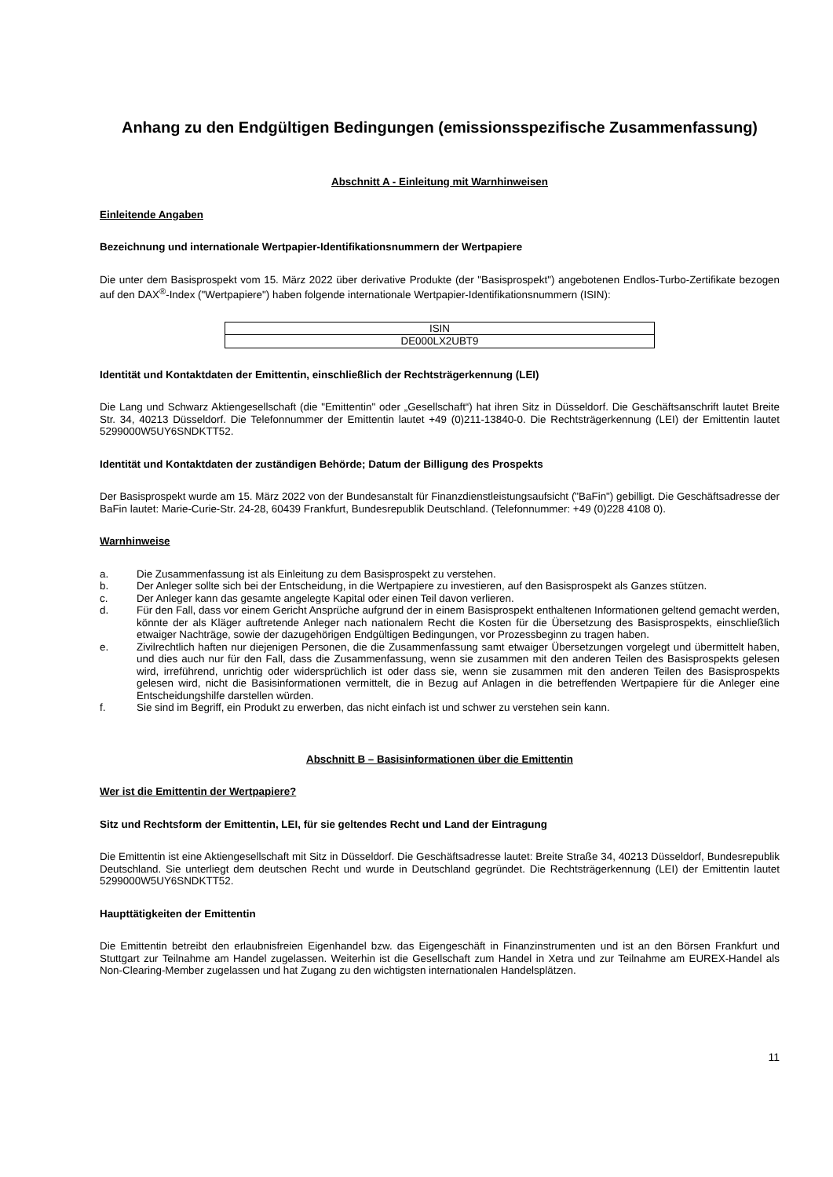Anhang zu den Endgültigen Bedingungen (emissionsspezifische Zusammenfassung)
Abschnitt A - Einleitung mit Warnhinweisen
Einleitende Angaben
Bezeichnung und internationale Wertpapier-Identifikationsnummern der Wertpapiere
Die unter dem Basisprospekt vom 15. März 2022 über derivative Produkte (der "Basisprospekt") angebotenen Endlos-Turbo-Zertifikate bezogen auf den DAX<sup>®</sup>-Index ("Wertpapiere") haben folgende internationale Wertpapier-Identifikationsnummern (ISIN):
| ISIN |
| DE000LX2UBT9 |
Identität und Kontaktdaten der Emittentin, einschließlich der Rechtsträgerkennung (LEI)
Die Lang und Schwarz Aktiengesellschaft (die "Emittentin" oder „Gesellschaft“) hat ihren Sitz in Düsseldorf. Die Geschäftsanschrift lautet Breite Str. 34, 40213 Düsseldorf. Die Telefonnummer der Emittentin lautet +49 (0)211-13840-0. Die Rechtsträgerkennung (LEI) der Emittentin lautet 5299000W5UY6SNDKTT52.
Identität und Kontaktdaten der zuständigen Behörde; Datum der Billigung des Prospekts
Der Basisprospekt wurde am 15. März 2022 von der Bundesanstalt für Finanzdienstleistungsaufsicht ("BaFin") gebilligt. Die Geschäftsadresse der BaFin lautet: Marie-Curie-Str. 24-28, 60439 Frankfurt, Bundesrepublik Deutschland. (Telefonnummer: +49 (0)228 4108 0).
Warnhinweise
a. Die Zusammenfassung ist als Einleitung zu dem Basisprospekt zu verstehen.
b. Der Anleger sollte sich bei der Entscheidung, in die Wertpapiere zu investieren, auf den Basisprospekt als Ganzes stützen.
c. Der Anleger kann das gesamte angelegte Kapital oder einen Teil davon verlieren.
d. Für den Fall, dass vor einem Gericht Ansprüche aufgrund der in einem Basisprospekt enthaltenen Informationen geltend gemacht werden, könnte der als Kläger auftretende Anleger nach nationalem Recht die Kosten für die Übersetzung des Basisprospekts, einschließlich etwaiger Nachträge, sowie der dazugehörigen Endgültigen Bedingungen, vor Prozessbeginn zu tragen haben.
e. Zivilrechtlich haften nur diejenigen Personen, die die Zusammenfassung samt etwaiger Übersetzungen vorgelegt und übermittelt haben, und dies auch nur für den Fall, dass die Zusammenfassung, wenn sie zusammen mit den anderen Teilen des Basisprospekts gelesen wird, irreführend, unrichtig oder widersprüchlich ist oder dass sie, wenn sie zusammen mit den anderen Teilen des Basisprospekts gelesen wird, nicht die Basisinformationen vermittelt, die in Bezug auf Anlagen in die betreffenden Wertpapiere für die Anleger eine Entscheidungshilfe darstellen würden.
f. Sie sind im Begriff, ein Produkt zu erwerben, das nicht einfach ist und schwer zu verstehen sein kann.
Abschnitt B – Basisinformationen über die Emittentin
Wer ist die Emittentin der Wertpapiere?
Sitz und Rechtsform der Emittentin, LEI, für sie geltendes Recht und Land der Eintragung
Die Emittentin ist eine Aktiengesellschaft mit Sitz in Düsseldorf. Die Geschäftsadresse lautet: Breite Straße 34, 40213 Düsseldorf, Bundesrepublik Deutschland. Sie unterliegt dem deutschen Recht und wurde in Deutschland gegründet. Die Rechtsträgerkennung (LEI) der Emittentin lautet 5299000W5UY6SNDKTT52.
Haupttätigkeiten der Emittentin
Die Emittentin betreibt den erlaubnisfreien Eigenhandel bzw. das Eigengeschäft in Finanzinstrumenten und ist an den Börsen Frankfurt und Stuttgart zur Teilnahme am Handel zugelassen. Weiterhin ist die Gesellschaft zum Handel in Xetra und zur Teilnahme am EUREX-Handel als Non-Clearing-Member zugelassen und hat Zugang zu den wichtigsten internationalen Handelsplätzen.
11